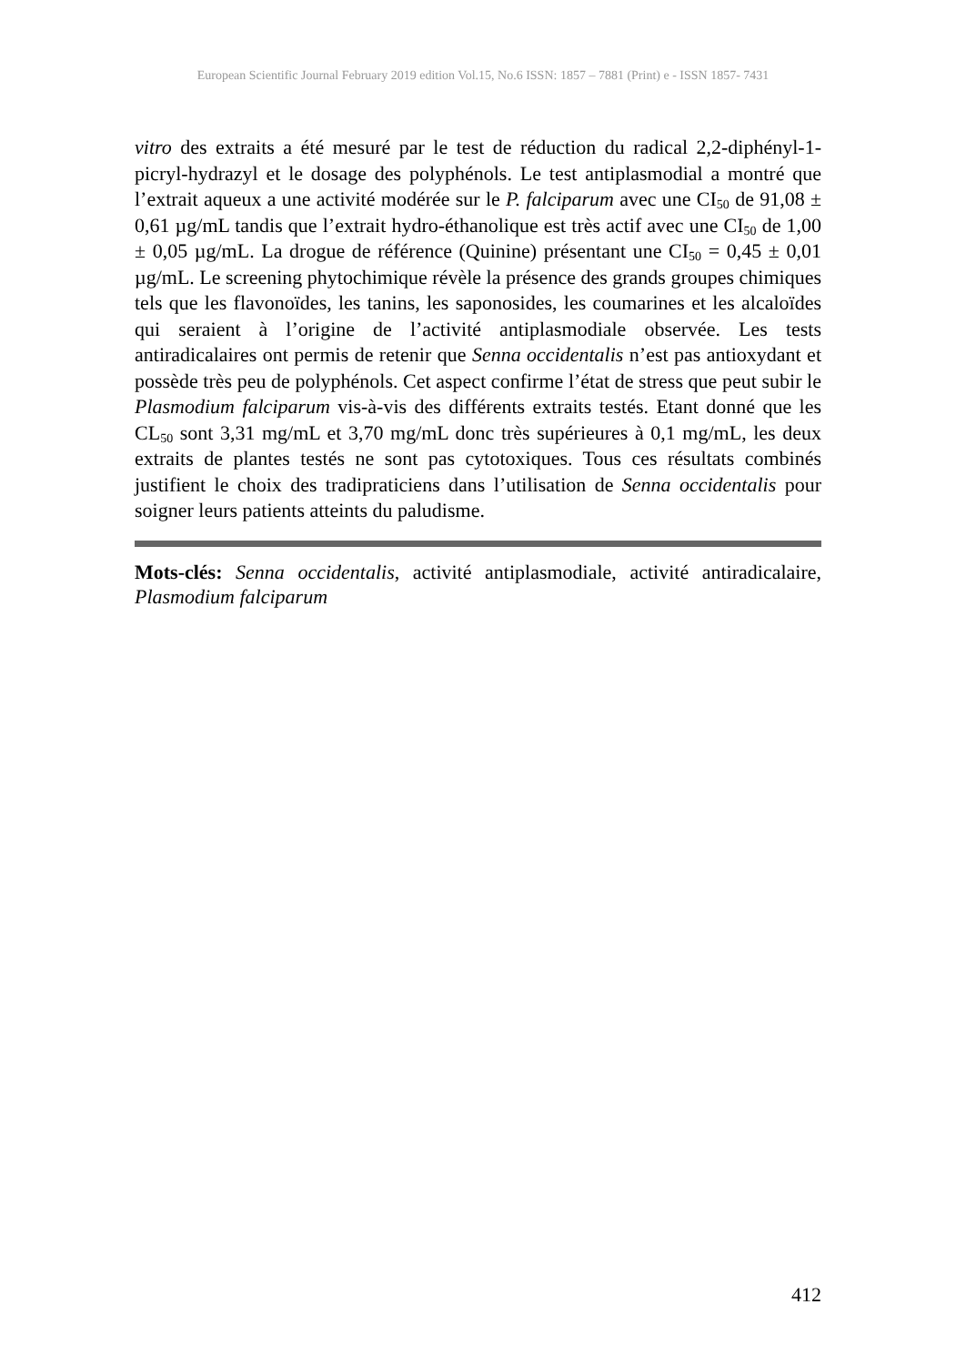European Scientific Journal February 2019 edition Vol.15, No.6 ISSN: 1857 – 7881 (Print) e - ISSN 1857- 7431
vitro des extraits a été mesuré par le test de réduction du radical 2,2-diphényl-1-picryl-hydrazyl et le dosage des polyphénols. Le test antiplasmodial a montré que l’extrait aqueux a une activité modérée sur le P. falciparum avec une CI<sub>50</sub> de 91,08 ± 0,61 µg/mL tandis que l’extrait hydro-éthanolique est très actif avec une CI<sub>50</sub> de 1,00 ± 0,05 µg/mL. La drogue de référence (Quinine) présentant une CI<sub>50</sub> = 0,45 ± 0,01 µg/mL. Le screening phytochimique révèle la présence des grands groupes chimiques tels que les flavonoïdes, les tanins, les saponosides, les coumarines et les alcaloïdes qui seraient à l’origine de l’activité antiplasmodiale observée. Les tests antiradicalaires ont permis de retenir que Senna occidentalis n’est pas antioxydant et possède très peu de polyphénols. Cet aspect confirme l’état de stress que peut subir le Plasmodium falciparum vis-à-vis des différents extraits testés. Etant donné que les CL<sub>50</sub> sont 3,31 mg/mL et 3,70 mg/mL donc très supérieures à 0,1 mg/mL, les deux extraits de plantes testés ne sont pas cytotoxiques. Tous ces résultats combinés justifient le choix des tradipraticiens dans l’utilisation de Senna occidentalis pour soigner leurs patients atteints du paludisme.
Mots-clés: Senna occidentalis, activité antiplasmodiale, activité antiradicalaire, Plasmodium falciparum
412